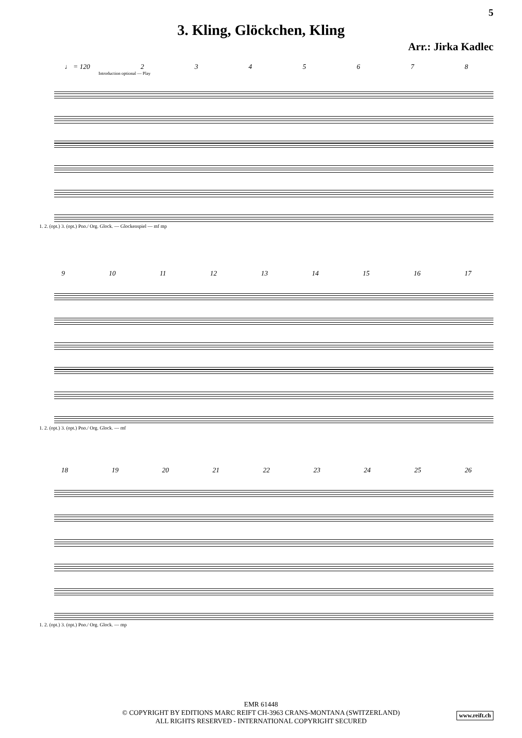5
3. Kling, Glöckchen, Kling
Arr.: Jirka Kadlec
♩ = 120 2345678
Introduction optional — Play
1. 2. (opt.) 3. (opt.) Pno./ Org. Glock. — Glockenspiel — mf mp
9 10 11 12 13 14 15 16 17
1. 2. (opt.) 3. (opt.) Pno./ Org. Glock. — mf
18 19 20 21 22 23 24 25 26
1. 2. (opt.) 3. (opt.) Pno./ Org. Glock. — mp
EMR 61448
© COPYRIGHT BY EDITIONS MARC REIFT CH-3963 CRANS-MONTANA (SWITZERLAND)
ALL RIGHTS RESERVED - INTERNATIONAL COPYRIGHT SECURED
www.reift.ch